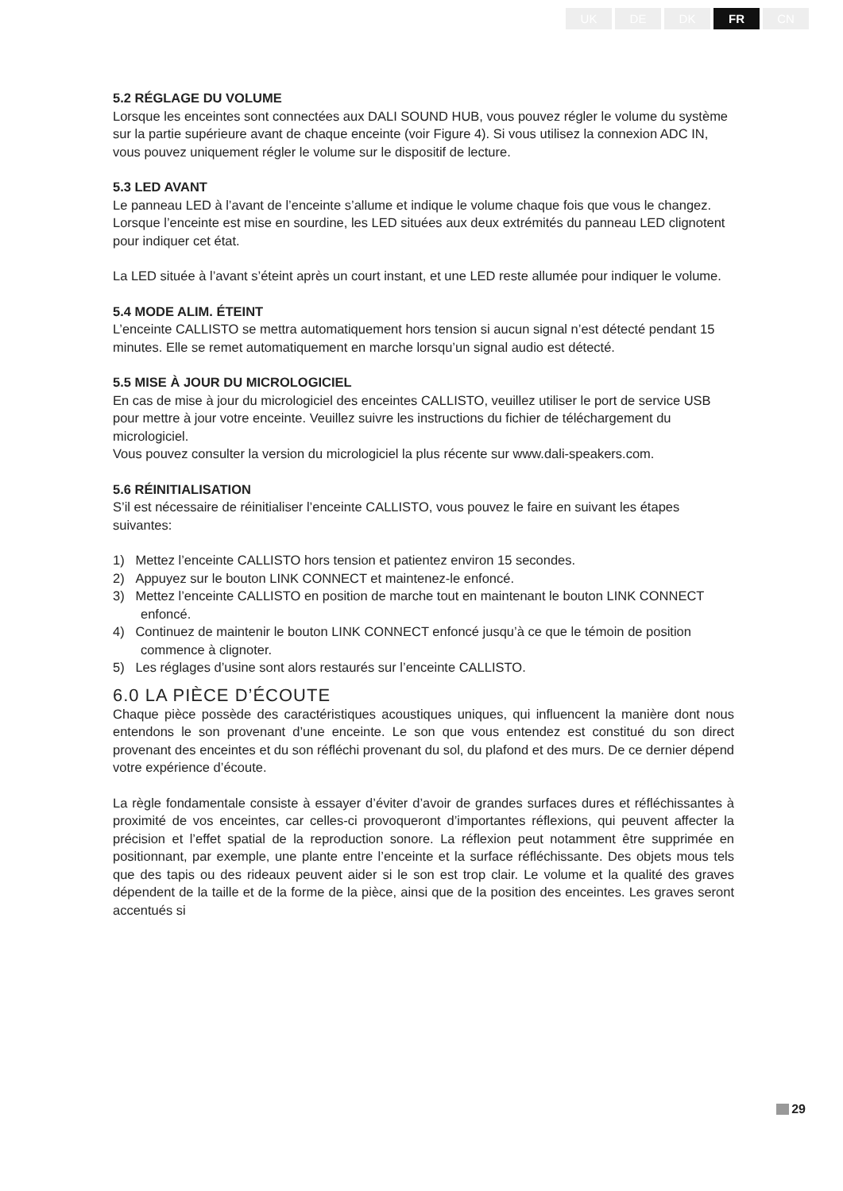UK DE DK FR CN
5.2 RÉGLAGE DU VOLUME
Lorsque les enceintes sont connectées aux DALI SOUND HUB, vous pouvez régler le volume du système sur la partie supérieure avant de chaque enceinte (voir Figure 4). Si vous utilisez la connexion ADC IN, vous pouvez uniquement régler le volume sur le dispositif de lecture.
5.3 LED AVANT
Le panneau LED à l’avant de l’enceinte s’allume et indique le volume chaque fois que vous le changez. Lorsque l’enceinte est mise en sourdine, les LED situées aux deux extrémités du panneau LED clignotent pour indiquer cet état.
La LED située à l’avant s’éteint après un court instant, et une LED reste allumée pour indiquer le volume.
5.4 MODE ALIM. ÉTEINT
L’enceinte CALLISTO se mettra automatiquement hors tension si aucun signal n’est détecté pendant 15 minutes. Elle se remet automatiquement en marche lorsqu’un signal audio est détecté.
5.5 MISE À JOUR DU MICROLOGICIEL
En cas de mise à jour du micrologiciel des enceintes CALLISTO, veuillez utiliser le port de service USB pour mettre à jour votre enceinte. Veuillez suivre les instructions du fichier de téléchargement du micrologiciel.
Vous pouvez consulter la version du micrologiciel la plus récente sur www.dali-speakers.com.
5.6 RÉINITIALISATION
S’il est nécessaire de réinitialiser l’enceinte CALLISTO, vous pouvez le faire en suivant les étapes suivantes:
1) Mettez l’enceinte CALLISTO hors tension et patientez environ 15 secondes.
2) Appuyez sur le bouton LINK CONNECT et maintenez-le enfoncé.
3) Mettez l’enceinte CALLISTO en position de marche tout en maintenant le bouton LINK CONNECT enfoncé.
4) Continuez de maintenir le bouton LINK CONNECT enfoncé jusqu’à ce que le témoin de position commence à clignoter.
5) Les réglages d’usine sont alors restaurés sur l’enceinte CALLISTO.
6.0 LA PIÈCE D’ÉCOUTE
Chaque pièce possède des caractéristiques acoustiques uniques, qui influencent la manière dont nous entendons le son provenant d’une enceinte. Le son que vous entendez est constitué du son direct provenant des enceintes et du son réfléchi provenant du sol, du plafond et des murs. De ce dernier dépend votre expérience d’écoute.
La règle fondamentale consiste à essayer d’éviter d’avoir de grandes surfaces dures et réfléchissantes à proximité de vos enceintes, car celles-ci provoqueront d’importantes réflexions, qui peuvent affecter la précision et l’effet spatial de la reproduction sonore. La réflexion peut notamment être supprimée en positionnant, par exemple, une plante entre l’enceinte et la surface réfléchissante. Des objets mous tels que des tapis ou des rideaux peuvent aider si le son est trop clair. Le volume et la qualité des graves dépendent de la taille et de la forme de la pièce, ainsi que de la position des enceintes. Les graves seront accentués si
29